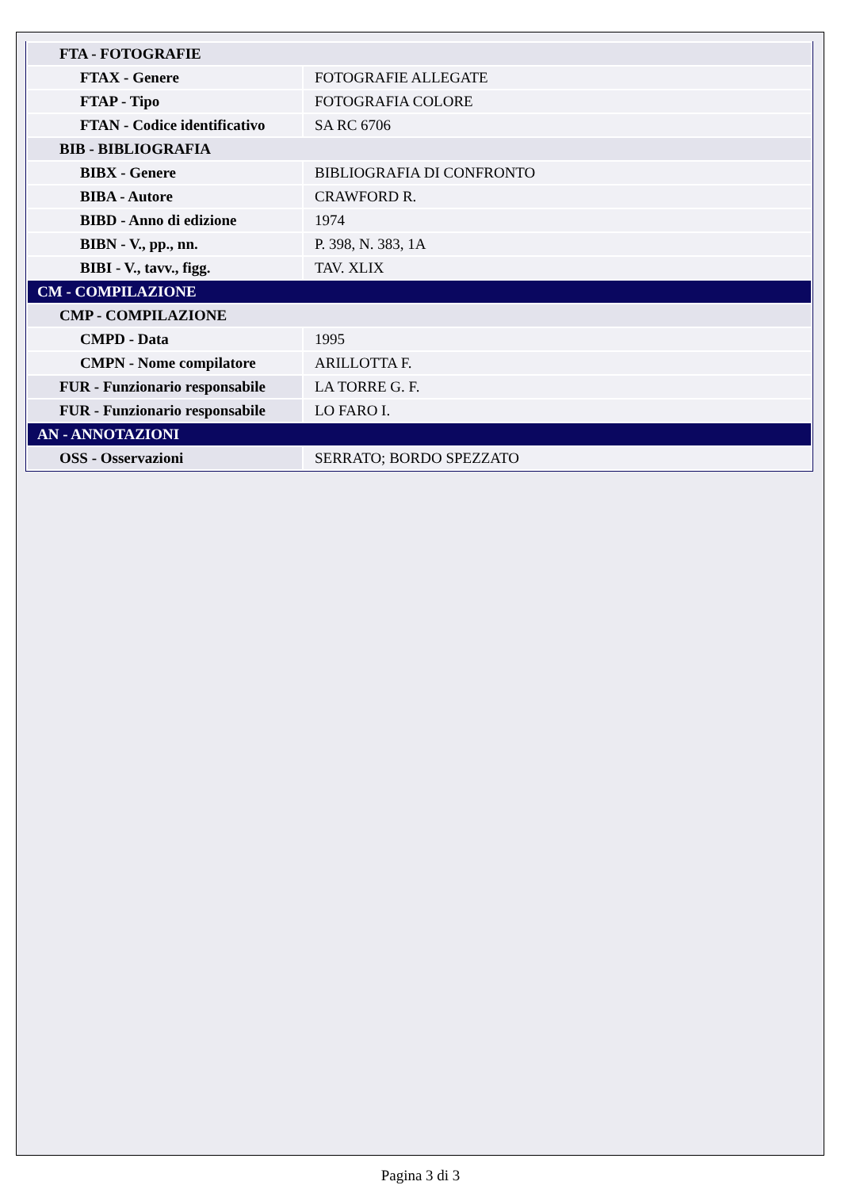| FTA - FOTOGRAFIE | |
| FTAX - Genere | FOTOGRAFIE ALLEGATE |
| FTAP - Tipo | FOTOGRAFIA COLORE |
| FTAN - Codice identificativo | SA RC 6706 |
| BIB - BIBLIOGRAFIA | |
| BIBX - Genere | BIBLIOGRAFIA DI CONFRONTO |
| BIBA - Autore | CRAWFORD R. |
| BIBD - Anno di edizione | 1974 |
| BIBN - V., pp., nn. | P. 398, N. 383, 1A |
| BIBI - V., tavv., figg. | TAV. XLIX |
| CM - COMPILAZIONE | |
| CMP - COMPILAZIONE | |
| CMPD - Data | 1995 |
| CMPN - Nome compilatore | ARILLOTTA F. |
| FUR - Funzionario responsabile | LA TORRE G. F. |
| FUR - Funzionario responsabile | LO FARO I. |
| AN - ANNOTAZIONI | |
| OSS - Osservazioni | SERRATO; BORDO SPEZZATO |
Pagina 3 di 3